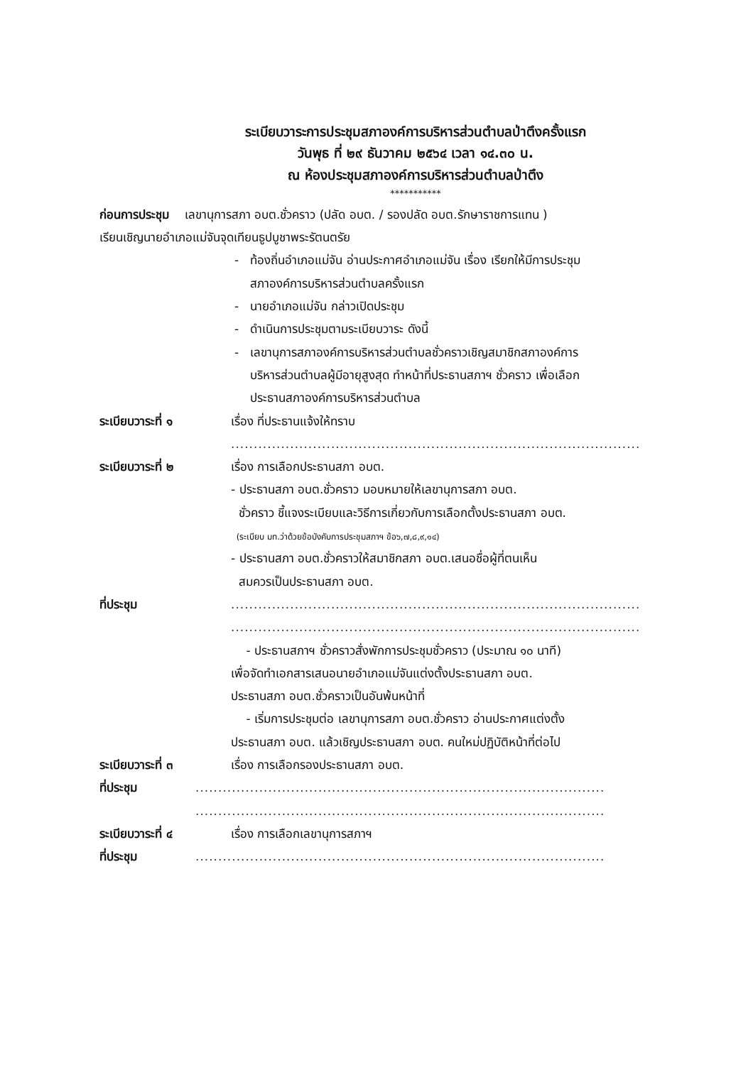ระเบียบวาระการประชุมสภาองค์การบริหารส่วนตำบลป่าตึงครั้งแรก
วันพุธ ที่ ๒๙ ธันวาคม ๒๕๖๔ เวลา ๑๔.๓๐ น.
ณ ห้องประชุมสภาองค์การบริหารส่วนตำบลป่าตึง
***********
ก่อนการประชุม เลขานุการสภา อบต.ชั่วคราว (ปลัด อบต. / รองปลัด อบต.รักษาราชการแทน )
เรียนเชิญนายอำเภอแม่จันจุดเทียนธูปบูชาพระรัตนตรัย
- ท้องถิ่นอำเภอแม่จัน อ่านประกาศอำเภอแม่จัน เรื่อง เรียกให้มีการประชุม
สภาองค์การบริหารส่วนตำบลครั้งแรก
- นายอำเภอแม่จัน กล่าวเปิดประชุม
- ดำเนินการประชุมตามระเบียบวาระ ดังนี้
- เลขานุการสภาองค์การบริหารส่วนตำบลชั่วคราวเชิญสมาชิกสภาองค์การ
บริหารส่วนตำบลผู้มีอายุสูงสุด ทำหน้าที่ประธานสภาฯ ชั่วคราว เพื่อเลือก
ประธานสภาองค์การบริหารส่วนตำบล
ระเบียบวาระที่ ๑ เรื่อง ที่ประธานแจ้งให้ทราบ
..........................................................................................
ระเบียบวาระที่ ๒ เรื่อง การเลือกประธานสภา อบต.
- ประธานสภา อบต.ชั่วคราว มอบหมายให้เลขานุการสภา อบต.
ชั่วคราว ชี้แจงระเบียบและวิธีการเกี่ยวกับการเลือกตั้งประธานสภา อบต.
(ระเบียบ มท.ว่าด้วยข้อบังคับการประชุมสภาฯ ข้อ๖,๗,๘,๙,๑๔)
- ประธานสภา อบต.ชั่วคราวให้สมาชิกสภา อบต.เสนอชื่อผู้ที่ตนเห็น
สมควรเป็นประธานสภา อบต.
ที่ประชุม ..........................................................................................
..........................................................................................
- ประธานสภาฯ ชั่วคราวสั่งพักการประชุมชั่วคราว (ประมาณ ๑๐ นาที)
เพื่อจัดทำเอกสารเสนอนายอำเภอแม่จันแต่งตั้งประธานสภา อบต.
ประธานสภา อบต.ชั่วคราวเป็นอันพ้นหน้าที่
- เริ่มการประชุมต่อ เลขานุการสภา อบต.ชั่วคราว อ่านประกาศแต่งตั้ง
ประธานสภา อบต. แล้วเชิญประธานสภา อบต. คนใหม่ปฏิบัติหน้าที่ต่อไป
ระเบียบวาระที่ ๓ เรื่อง การเลือกรองประธานสภา อบต.
ที่ประชุม ..........................................................................................
..........................................................................................
ระเบียบวาระที่ ๔ เรื่อง การเลือกเลขานุการสภาฯ
ที่ประชุม ..........................................................................................